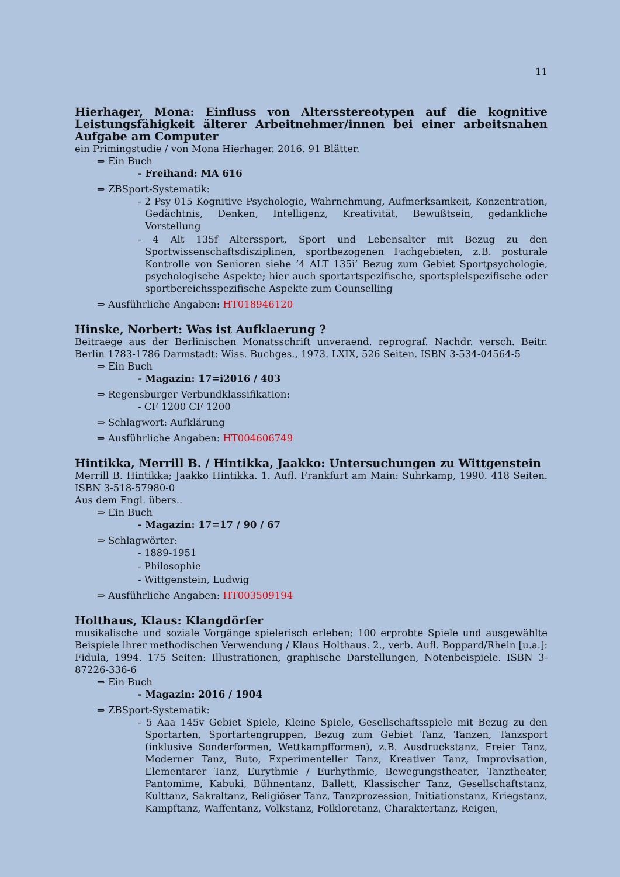11
Hierhager, Mona: Einfluss von Altersstereotypen auf die kognitive Leistungsfähigkeit älterer Arbeitnehmer/innen bei einer arbeitsnahen Aufgabe am Computer
ein Primingstudie / von Mona Hierhager. 2016. 91 Blätter.
⇒ Ein Buch
- Freihand: MA 616
⇒ ZBSport-Systematik:
- 2 Psy 015 Kognitive Psychologie, Wahrnehmung, Aufmerksamkeit, Konzentration, Gedächtnis, Denken, Intelligenz, Kreativität, Bewußtsein, gedankliche Vorstellung
- 4 Alt 135f Alterssport, Sport und Lebensalter mit Bezug zu den Sportwissenschaftsdisziplinen, sportbezogenen Fachgebieten, z.B. posturale Kontrolle von Senioren siehe ’4 ALT 135i’ Bezug zum Gebiet Sportpsychologie, psychologische Aspekte; hier auch sportartspezifische, sportspielspezifische oder sportbereichsspezifische Aspekte zum Counselling
⇒ Ausführliche Angaben: HT018946120
Hinske, Norbert: Was ist Aufklaerung ?
Beitraege aus der Berlinischen Monatsschrift unveraend. reprograf. Nachdr. versch. Beitr. Berlin 1783-1786 Darmstadt: Wiss. Buchges., 1973. LXIX, 526 Seiten. ISBN 3-534-04564-5
⇒ Ein Buch
- Magazin: 17=i2016 / 403
⇒ Regensburger Verbundklassifikation:
- CF 1200 CF 1200
⇒ Schlagwort: Aufklärung
⇒ Ausführliche Angaben: HT004606749
Hintikka, Merrill B. / Hintikka, Jaakko: Untersuchungen zu Wittgenstein
Merrill B. Hintikka; Jaakko Hintikka. 1. Aufl. Frankfurt am Main: Suhrkamp, 1990. 418 Seiten. ISBN 3-518-57980-0
Aus dem Engl. übers..
⇒ Ein Buch
- Magazin: 17=17 / 90 / 67
⇒ Schlagwörter:
- 1889-1951
- Philosophie
- Wittgenstein, Ludwig
⇒ Ausführliche Angaben: HT003509194
Holthaus, Klaus: Klangdörfer
musikalische und soziale Vorgänge spielerisch erleben; 100 erprobte Spiele und ausgewählte Beispiele ihrer methodischen Verwendung / Klaus Holthaus. 2., verb. Aufl. Boppard/Rhein [u.a.]: Fidula, 1994. 175 Seiten: Illustrationen, graphische Darstellungen, Notenbeispiele. ISBN 3-87226-336-6
⇒ Ein Buch
- Magazin: 2016 / 1904
⇒ ZBSport-Systematik:
- 5 Aaa 145v Gebiet Spiele, Kleine Spiele, Gesellschaftsspiele mit Bezug zu den Sportarten, Sportartengruppen, Bezug zum Gebiet Tanz, Tanzen, Tanzsport (inklusive Sonderformen, Wettkampfformen), z.B. Ausdruckstanz, Freier Tanz, Moderner Tanz, Buto, Experimenteller Tanz, Kreativer Tanz, Improvisation, Elementarer Tanz, Eurythmie / Eurhythmie, Bewegungstheater, Tanztheater, Pantomime, Kabuki, Bühnentanz, Ballett, Klassischer Tanz, Gesellschaftstanz, Kulttanz, Sakraltanz, Religiöser Tanz, Tanzprozession, Initiationstanz, Kriegstanz, Kampftanz, Waffentanz, Volkstanz, Folkloretanz, Charaktertanz, Reigen,